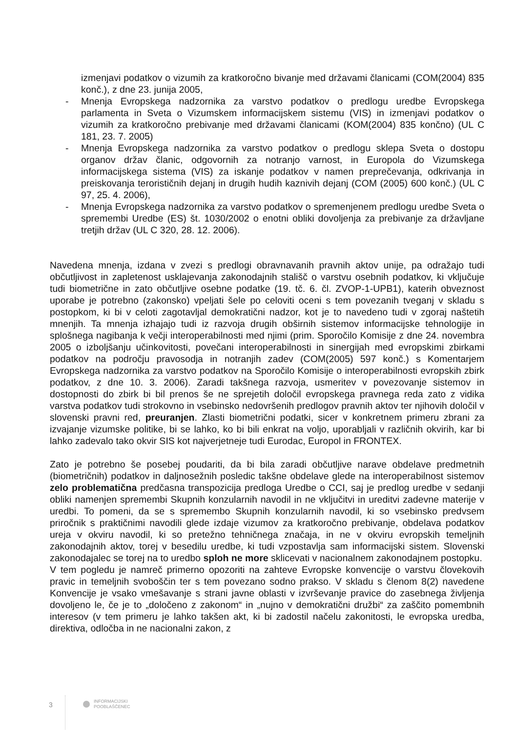izmenjavi podatkov o vizumih za kratkoročno bivanje med državami članicami (COM(2004) 835 konč.), z dne 23. junija 2005,
- Mnenja Evropskega nadzornika za varstvo podatkov o predlogu uredbe Evropskega parlamenta in Sveta o Vizumskem informacijskem sistemu (VIS) in izmenjavi podatkov o vizumih za kratkoročno prebivanje med državami članicami (KOM(2004) 835 končno) (UL C 181, 23. 7. 2005)
- Mnenja Evropskega nadzornika za varstvo podatkov o predlogu sklepa Sveta o dostopu organov držav članic, odgovornih za notranjo varnost, in Europola do Vizumskega informacijskega sistema (VIS) za iskanje podatkov v namen preprečevanja, odkrivanja in preiskovanja terorističnih dejanj in drugih hudih kaznivih dejanj (COM (2005) 600 konč.) (UL C 97, 25. 4. 2006),
- Mnenja Evropskega nadzornika za varstvo podatkov o spremenjenem predlogu uredbe Sveta o spremembi Uredbe (ES) št. 1030/2002 o enotni obliki dovoljenja za prebivanje za državljane tretjih držav (UL C 320, 28. 12. 2006).
Navedena mnenja, izdana v zvezi s predlogi obravnavanih pravnih aktov unije, pa odražajo tudi občutljivost in zapletenost usklajevanja zakonodajnih stališč o varstvu osebnih podatkov, ki vključuje tudi biometrične in zato občutljive osebne podatke (19. tč. 6. čl. ZVOP-1-UPB1), katerih obveznost uporabe je potrebno (zakonsko) vpeljati šele po celoviti oceni s tem povezanih tveganj v skladu s postopkom, ki bi v celoti zagotavljal demokratični nadzor, kot je to navedeno tudi v zgoraj naštetih mnenjih. Ta mnenja izhajajo tudi iz razvoja drugih obširnih sistemov informacijske tehnologije in splošnega nagibanja k večji interoperabilnosti med njimi (prim. Sporočilo Komisije z dne 24. novembra 2005 o izboljšanju učinkovitosti, povečani interoperabilnosti in sinergijah med evropskimi zbirkami podatkov na področju pravosodja in notranjih zadev (COM(2005) 597 konč.) s Komentarjem Evropskega nadzornika za varstvo podatkov na Sporočilo Komisije o interoperabilnosti evropskih zbirk podatkov, z dne 10. 3. 2006). Zaradi takšnega razvoja, usmeritev v povezovanje sistemov in dostopnosti do zbirk bi bil prenos še ne sprejetih določil evropskega pravnega reda zato z vidika varstva podatkov tudi strokovno in vsebinsko nedovršenih predlogov pravnih aktov ter njihovih določil v slovenski pravni red, preuranjen. Zlasti biometrični podatki, sicer v konkretnem primeru zbrani za izvajanje vizumske politike, bi se lahko, ko bi bili enkrat na voljo, uporabljali v različnih okvirih, kar bi lahko zadevalo tako okvir SIS kot najverjetneje tudi Eurodac, Europol in FRONTEX.
Zato je potrebno še posebej poudariti, da bi bila zaradi občutljive narave obdelave predmetnih (biometričnih) podatkov in daljnosežnih posledic takšne obdelave glede na interoperabilnost sistemov zelo problematična predčasna transpozicija predloga Uredbe o CCI, saj je predlog uredbe v sedanji obliki namenjen spremembi Skupnih konzularnih navodil in ne vključitvi in ureditvi zadevne materije v uredbi. To pomeni, da se s spremembo Skupnih konzularnih navodil, ki so vsebinsko predvsem priročnik s praktičnimi navodili glede izdaje vizumov za kratkoročno prebivanje, obdelava podatkov ureja v okviru navodil, ki so pretežno tehničnega značaja, in ne v okviru evropskih temeljnih zakonodajnih aktov, torej v besedilu uredbe, ki tudi vzpostavlja sam informacijski sistem. Slovenski zakonodajalec se torej na to uredbo sploh ne more sklicevati v nacionalnem zakonodajnem postopku.
V tem pogledu je namreč primerno opozoriti na zahteve Evropske konvencije o varstvu človekovih pravic in temeljnih svoboščin ter s tem povezano sodno prakso. V skladu s členom 8(2) navedene Konvencije je vsako vmešavanje s strani javne oblasti v izvrševanje pravice do zasebnega življenja dovoljeno le, če je to „določeno z zakonom“ in „nujno v demokratični družbi“ za zaščito pomembnih interesov (v tem primeru je lahko takšen akt, ki bi zadostil načelu zakonitosti, le evropska uredba, direktiva, odločba in ne nacionalni zakon, z
3
INFORMACIJSKI
POOBLAŠČENEC